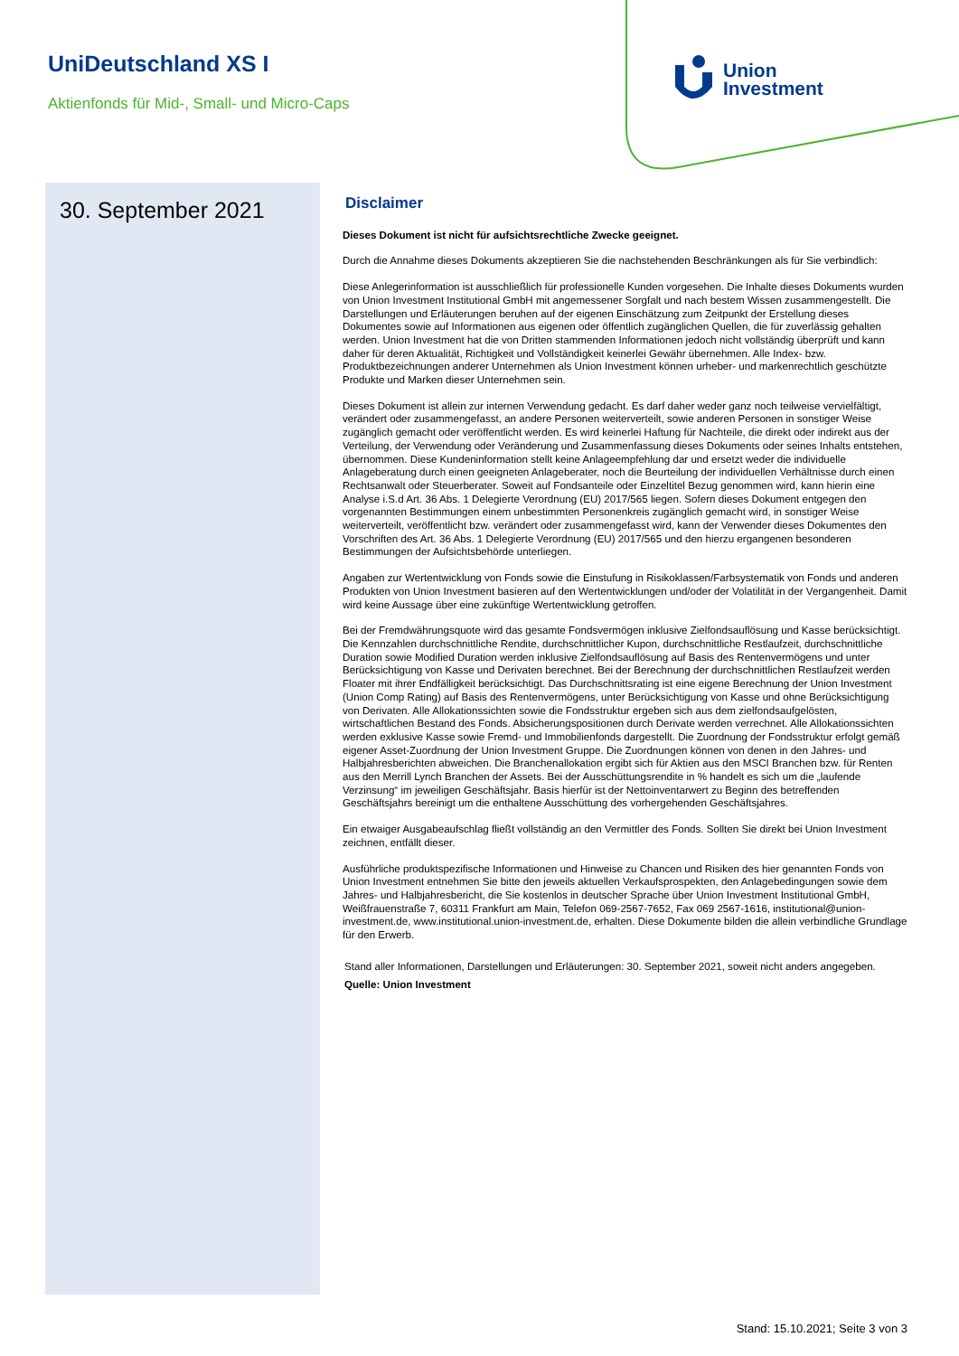UniDeutschland XS I
Aktienfonds für Mid-, Small- und Micro-Caps
Union
Investment
30. September 2021
Disclaimer
Dieses Dokument ist nicht für aufsichtsrechtliche Zwecke geeignet.
Durch die Annahme dieses Dokuments akzeptieren Sie die nachstehenden Beschränkungen als für Sie verbindlich:
Diese Anlegerinformation ist ausschließlich für professionelle Kunden vorgesehen. Die Inhalte dieses Dokuments wurden von Union Investment Institutional GmbH mit angemessener Sorgfalt und nach bestem Wissen zusammengestellt. Die Darstellungen und Erläuterungen beruhen auf der eigenen Einschätzung zum Zeitpunkt der Erstellung dieses Dokumentes sowie auf Informationen aus eigenen oder öffentlich zugänglichen Quellen, die für zuverlässig gehalten werden. Union Investment hat die von Dritten stammenden Informationen jedoch nicht vollständig überprüft und kann daher für deren Aktualität, Richtigkeit und Vollständigkeit keinerlei Gewähr übernehmen. Alle Index- bzw. Produktbezeichnungen anderer Unternehmen als Union Investment können urheber- und markenrechtlich geschützte Produkte und Marken dieser Unternehmen sein.
Dieses Dokument ist allein zur internen Verwendung gedacht. Es darf daher weder ganz noch teilweise vervielfältigt, verändert oder zusammengefasst, an andere Personen weiterverteilt, sowie anderen Personen in sonstiger Weise zugänglich gemacht oder veröffentlicht werden. Es wird keinerlei Haftung für Nachteile, die direkt oder indirekt aus der Verteilung, der Verwendung oder Veränderung und Zusammenfassung dieses Dokuments oder seines Inhalts entstehen, übernommen. Diese Kundeninformation stellt keine Anlageempfehlung dar und ersetzt weder die individuelle Anlageberatung durch einen geeigneten Anlageberater, noch die Beurteilung der individuellen Verhältnisse durch einen Rechtsanwalt oder Steuerberater. Soweit auf Fondsanteile oder Einzeltitel Bezug genommen wird, kann hierin eine Analyse i.S.d Art. 36 Abs. 1 Delegierte Verordnung (EU) 2017/565 liegen. Sofern dieses Dokument entgegen den vorgenannten Bestimmungen einem unbestimmten Personenkreis zugänglich gemacht wird, in sonstiger Weise weiterverteilt, veröffentlicht bzw. verändert oder zusammengefasst wird, kann der Verwender dieses Dokumentes den Vorschriften des Art. 36 Abs. 1 Delegierte Verordnung (EU) 2017/565 und den hierzu ergangenen besonderen Bestimmungen der Aufsichtsbehörde unterliegen.
Angaben zur Wertentwicklung von Fonds sowie die Einstufung in Risikoklassen/Farbsystematik von Fonds und anderen Produkten von Union Investment basieren auf den Wertentwicklungen und/oder der Volatilität in der Vergangenheit. Damit wird keine Aussage über eine zukünftige Wertentwicklung getroffen.
Bei der Fremdwährungsquote wird das gesamte Fondsvermögen inklusive Zielfondsauflösung und Kasse berücksichtigt. Die Kennzahlen durchschnittliche Rendite, durchschnittlicher Kupon, durchschnittliche Restlaufzeit, durchschnittliche Duration sowie Modified Duration werden inklusive Zielfondsauflösung auf Basis des Rentenvermögens und unter Berücksichtigung von Kasse und Derivaten berechnet. Bei der Berechnung der durchschnittlichen Restlaufzeit werden Floater mit ihrer Endfälligkeit berücksichtigt. Das Durchschnittsrating ist eine eigene Berechnung der Union Investment (Union Comp Rating) auf Basis des Rentenvermögens, unter Berücksichtigung von Kasse und ohne Berücksichtigung von Derivaten. Alle Allokationssichten sowie die Fondsstruktur ergeben sich aus dem zielfondsaufgelösten, wirtschaftlichen Bestand des Fonds. Absicherungspositionen durch Derivate werden verrechnet. Alle Allokationssichten werden exklusive Kasse sowie Fremd- und Immobilienfonds dargestellt. Die Zuordnung der Fondsstruktur erfolgt gemäß eigener Asset-Zuordnung der Union Investment Gruppe. Die Zuordnungen können von denen in den Jahres- und Halbjahresberichten abweichen. Die Branchenallokation ergibt sich für Aktien aus den MSCI Branchen bzw. für Renten aus den Merrill Lynch Branchen der Assets. Bei der Ausschüttungsrendite in % handelt es sich um die „laufende Verzinsung“ im jeweiligen Geschäftsjahr. Basis hierfür ist der Nettoinventarwert zu Beginn des betreffenden Geschäftsjahrs bereinigt um die enthaltene Ausschüttung des vorhergehenden Geschäftsjahres.
Ein etwaiger Ausgabeaufschlag fließt vollständig an den Vermittler des Fonds. Sollten Sie direkt bei Union Investment zeichnen, entfällt dieser.
Ausführliche produktspezifische Informationen und Hinweise zu Chancen und Risiken des hier genannten Fonds von Union Investment entnehmen Sie bitte den jeweils aktuellen Verkaufsprospekten, den Anlagebedingungen sowie dem Jahres- und Halbjahresbericht, die Sie kostenlos in deutscher Sprache über Union Investment Institutional GmbH, Weißfrauenstraße 7, 60311 Frankfurt am Main, Telefon 069-2567-7652, Fax 069 2567-1616, institutional@union-investment.de, www.institutional.union-investment.de, erhalten. Diese Dokumente bilden die allein verbindliche Grundlage für den Erwerb.
Stand aller Informationen, Darstellungen und Erläuterungen: 30. September 2021, soweit nicht anders angegeben.
Quelle: Union Investment
Stand: 15.10.2021; Seite 3 von 3